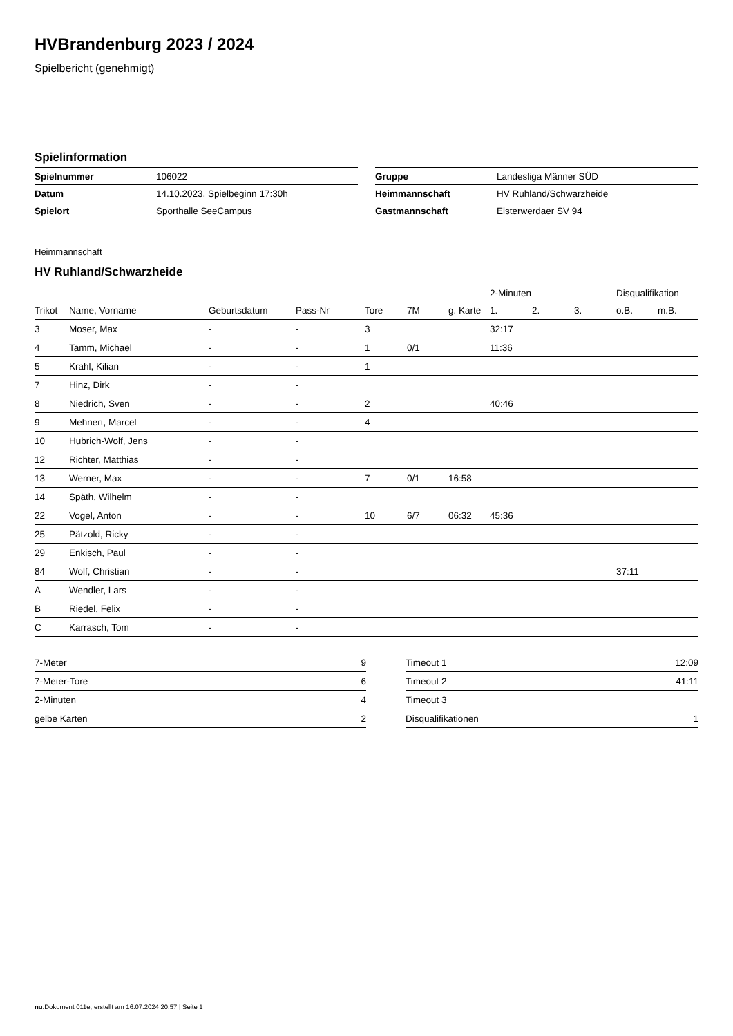HVBrandenburg 2023 / 2024
Spielbericht (genehmigt)
Spielinformation
| Spielnummer | 106022 |
| Datum | 14.10.2023, Spielbeginn 17:30h |
| Spielort | Sporthalle SeeCampus |
| Gruppe | Landesliga Männer SÜD |
| Heimmannschaft | HV Ruhland/Schwarzheide |
| Gastmannschaft | Elsterwerdaer SV 94 |
Heimmannschaft
HV Ruhland/Schwarzheide
| | | | | | | | 2-Minuten | | | Disqualifikation | |
| --- | --- | --- | --- | --- | --- | --- | --- | --- | --- | --- | --- |
| Trikot | Name, Vorname | Geburtsdatum | Pass-Nr | Tore | 7M | g. Karte | 1. | 2. | 3. | o.B. | m.B. |
| 3 | Moser, Max | - | - | 3 | | | 32:17 | | | | |
| 4 | Tamm, Michael | - | - | 1 | 0/1 | | 11:36 | | | | |
| 5 | Krahl, Kilian | - | - | 1 | | | | | | | |
| 7 | Hinz, Dirk | - | - | | | | | | | | |
| 8 | Niedrich, Sven | - | - | 2 | | | 40:46 | | | | |
| 9 | Mehnert, Marcel | - | - | 4 | | | | | | | |
| 10 | Hubrich-Wolf, Jens | - | - | | | | | | | | |
| 12 | Richter, Matthias | - | - | | | | | | | | |
| 13 | Werner, Max | - | - | 7 | 0/1 | 16:58 | | | | | |
| 14 | Späth, Wilhelm | - | - | | | | | | | | |
| 22 | Vogel, Anton | - | - | 10 | 6/7 | 06:32 | 45:36 | | | | |
| 25 | Pätzold, Ricky | - | - | | | | | | | | |
| 29 | Enkisch, Paul | - | - | | | | | | | | |
| 84 | Wolf, Christian | - | - | | | | | | | 37:11 | |
| A | Wendler, Lars | - | - | | | | | | | | |
| B | Riedel, Felix | - | - | | | | | | | | |
| C | Karrasch, Tom | - | - | | | | | | | | |
| 7-Meter | 9 |
| 7-Meter-Tore | 6 |
| 2-Minuten | 4 |
| gelbe Karten | 2 |
| Timeout 1 | 12:09 |
| Timeout 2 | 41:11 |
| Timeout 3 | |
| Disqualifikationen | 1 |
nu.Dokument 011e, erstellt am 16.07.2024 20:57 | Seite 1